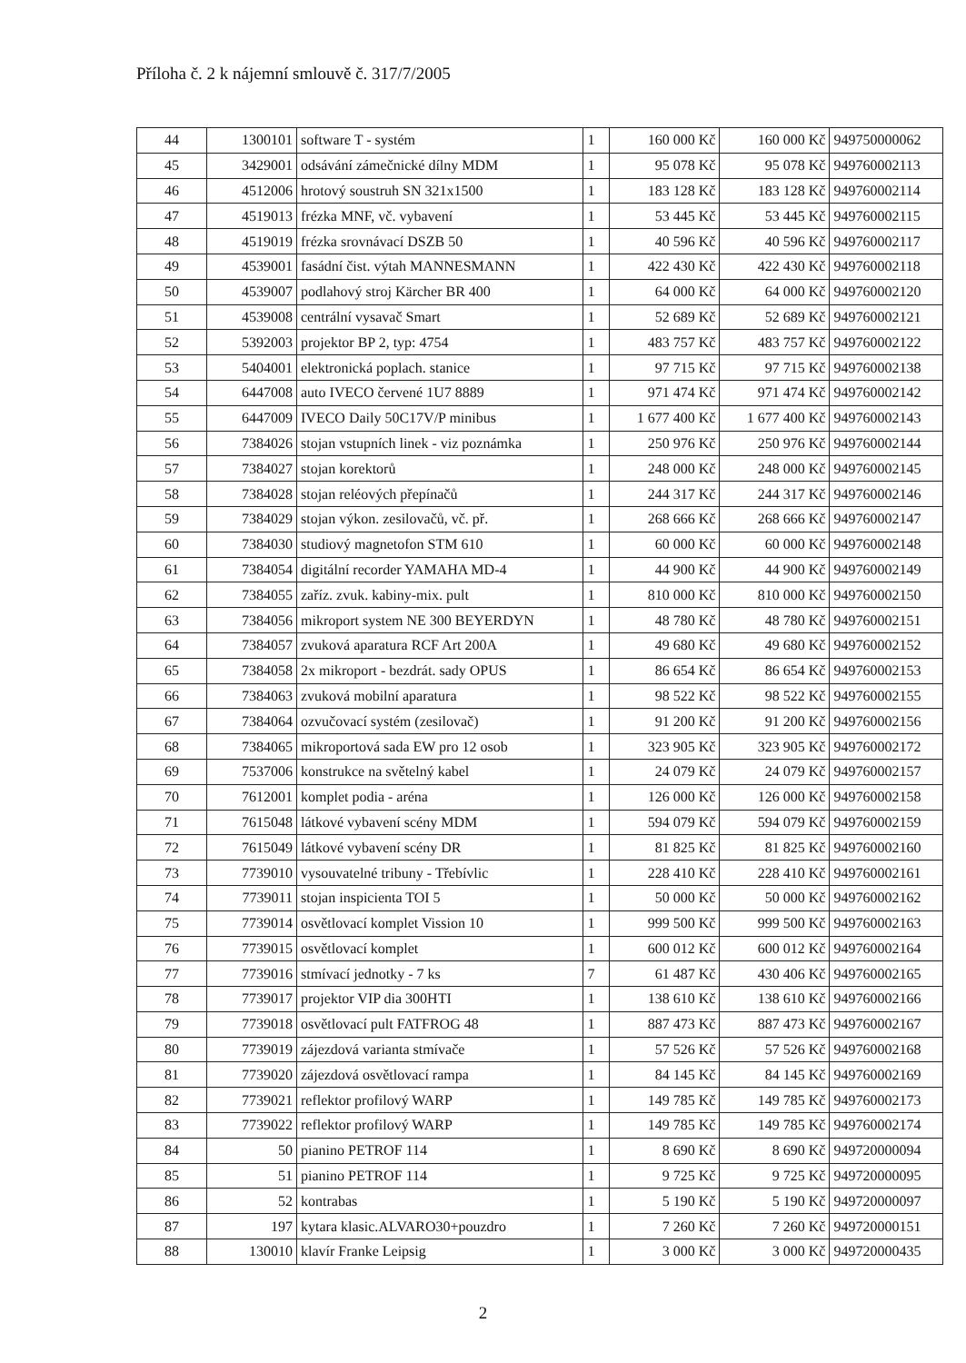Příloha č. 2 k nájemní smlouvě č. 317/7/2005
| 44 | 1300101 | software T - systém | 1 | 160 000 Kč | 160 000 Kč | 949750000062 |
| 45 | 3429001 | odsávání zámečnické dílny MDM | 1 | 95 078 Kč | 95 078 Kč | 949760002113 |
| 46 | 4512006 | hrotový soustruh SN 321x1500 | 1 | 183 128 Kč | 183 128 Kč | 949760002114 |
| 47 | 4519013 | frézka MNF, vč. vybavení | 1 | 53 445 Kč | 53 445 Kč | 949760002115 |
| 48 | 4519019 | frézka srovnávací DSZB 50 | 1 | 40 596 Kč | 40 596 Kč | 949760002117 |
| 49 | 4539001 | fasádní čist. výtah MANNESMANN | 1 | 422 430 Kč | 422 430 Kč | 949760002118 |
| 50 | 4539007 | podlahový stroj Kärcher BR 400 | 1 | 64 000 Kč | 64 000 Kč | 949760002120 |
| 51 | 4539008 | centrální vysavač Smart | 1 | 52 689 Kč | 52 689 Kč | 949760002121 |
| 52 | 5392003 | projektor BP 2, typ: 4754 | 1 | 483 757 Kč | 483 757 Kč | 949760002122 |
| 53 | 5404001 | elektronická poplach. stanice | 1 | 97 715 Kč | 97 715 Kč | 949760002138 |
| 54 | 6447008 | auto IVECO červené 1U7 8889 | 1 | 971 474 Kč | 971 474 Kč | 949760002142 |
| 55 | 6447009 | IVECO Daily 50C17V/P minibus | 1 | 1 677 400 Kč | 1 677 400 Kč | 949760002143 |
| 56 | 7384026 | stojan vstupních linek - viz poznámka | 1 | 250 976 Kč | 250 976 Kč | 949760002144 |
| 57 | 7384027 | stojan korektorů | 1 | 248 000 Kč | 248 000 Kč | 949760002145 |
| 58 | 7384028 | stojan reléových přepínačů | 1 | 244 317 Kč | 244 317 Kč | 949760002146 |
| 59 | 7384029 | stojan výkon. zesilovačů, vč. př. | 1 | 268 666 Kč | 268 666 Kč | 949760002147 |
| 60 | 7384030 | studiový magnetofon STM 610 | 1 | 60 000 Kč | 60 000 Kč | 949760002148 |
| 61 | 7384054 | digitální recorder YAMAHA MD-4 | 1 | 44 900 Kč | 44 900 Kč | 949760002149 |
| 62 | 7384055 | zaříz. zvuk. kabiny-mix. pult | 1 | 810 000 Kč | 810 000 Kč | 949760002150 |
| 63 | 7384056 | mikroport system NE 300 BEYERDYN | 1 | 48 780 Kč | 48 780 Kč | 949760002151 |
| 64 | 7384057 | zvuková aparatura RCF Art 200A | 1 | 49 680 Kč | 49 680 Kč | 949760002152 |
| 65 | 7384058 | 2x mikroport - bezdrát. sady OPUS | 1 | 86 654 Kč | 86 654 Kč | 949760002153 |
| 66 | 7384063 | zvuková mobilní aparatura | 1 | 98 522 Kč | 98 522 Kč | 949760002155 |
| 67 | 7384064 | ozvučovací systém (zesilovač) | 1 | 91 200 Kč | 91 200 Kč | 949760002156 |
| 68 | 7384065 | mikroportová sada EW pro 12 osob | 1 | 323 905 Kč | 323 905 Kč | 949760002172 |
| 69 | 7537006 | konstrukce na světelný kabel | 1 | 24 079 Kč | 24 079 Kč | 949760002157 |
| 70 | 7612001 | komplet podia - aréna | 1 | 126 000 Kč | 126 000 Kč | 949760002158 |
| 71 | 7615048 | látkové vybavení scény MDM | 1 | 594 079 Kč | 594 079 Kč | 949760002159 |
| 72 | 7615049 | látkové vybavení scény DR | 1 | 81 825 Kč | 81 825 Kč | 949760002160 |
| 73 | 7739010 | vysouvatelné tribuny - Třebívlic | 1 | 228 410 Kč | 228 410 Kč | 949760002161 |
| 74 | 7739011 | stojan inspicienta TOI 5 | 1 | 50 000 Kč | 50 000 Kč | 949760002162 |
| 75 | 7739014 | osvětlovací komplet Vission 10 | 1 | 999 500 Kč | 999 500 Kč | 949760002163 |
| 76 | 7739015 | osvětlovací komplet | 1 | 600 012 Kč | 600 012 Kč | 949760002164 |
| 77 | 7739016 | stmívací jednotky - 7 ks | 7 | 61 487 Kč | 430 406 Kč | 949760002165 |
| 78 | 7739017 | projektor VIP dia 300HTI | 1 | 138 610 Kč | 138 610 Kč | 949760002166 |
| 79 | 7739018 | osvětlovací pult FATFROG 48 | 1 | 887 473 Kč | 887 473 Kč | 949760002167 |
| 80 | 7739019 | zájezdová varianta stmívače | 1 | 57 526 Kč | 57 526 Kč | 949760002168 |
| 81 | 7739020 | zájezdová osvětlovací rampa | 1 | 84 145 Kč | 84 145 Kč | 949760002169 |
| 82 | 7739021 | reflektor profilový WARP | 1 | 149 785 Kč | 149 785 Kč | 949760002173 |
| 83 | 7739022 | reflektor profilový WARP | 1 | 149 785 Kč | 149 785 Kč | 949760002174 |
| 84 | 50 | pianino PETROF 114 | 1 | 8 690 Kč | 8 690 Kč | 949720000094 |
| 85 | 51 | pianino PETROF 114 | 1 | 9 725 Kč | 9 725 Kč | 949720000095 |
| 86 | 52 | kontrabas | 1 | 5 190 Kč | 5 190 Kč | 949720000097 |
| 87 | 197 | kytara klasic.ALVARO30+pouzdro | 1 | 7 260 Kč | 7 260 Kč | 949720000151 |
| 88 | 130010 | klavír Franke Leipsig | 1 | 3 000 Kč | 3 000 Kč | 949720000435 |
2